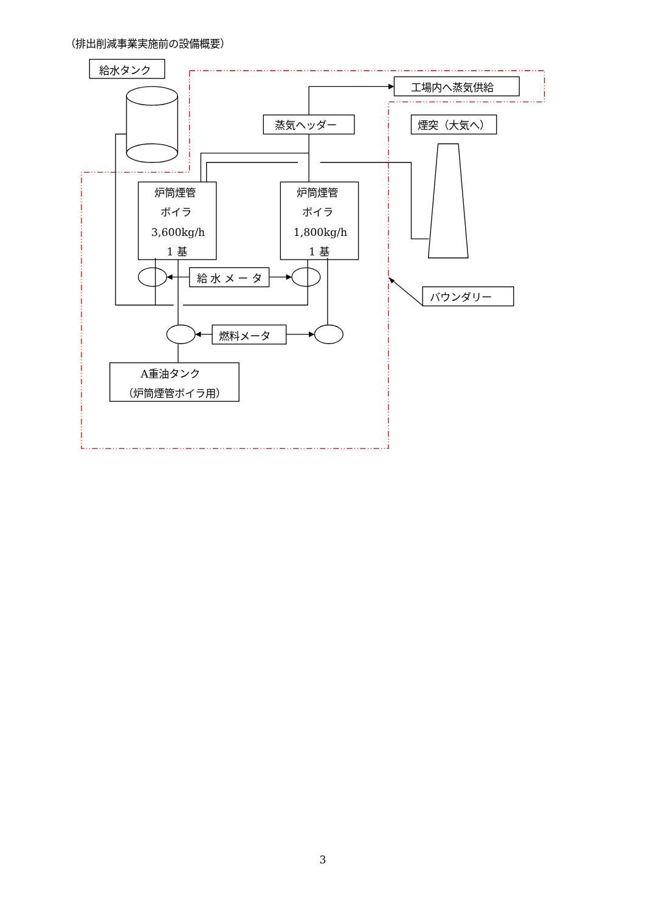（排出削減事業実施前の設備概要）
給水タンク
工場内へ蒸気供給
蒸気ヘッダー
煙突（大気へ）
炉筒煙管
ボイラ
3,600kg/h
1 基
炉筒煙管
ボイラ
1,800kg/h
1 基
給 水 メ ー タ
バウンダリー
燃料メータ
A重油タンク
（炉筒煙管ボイラ用）
3